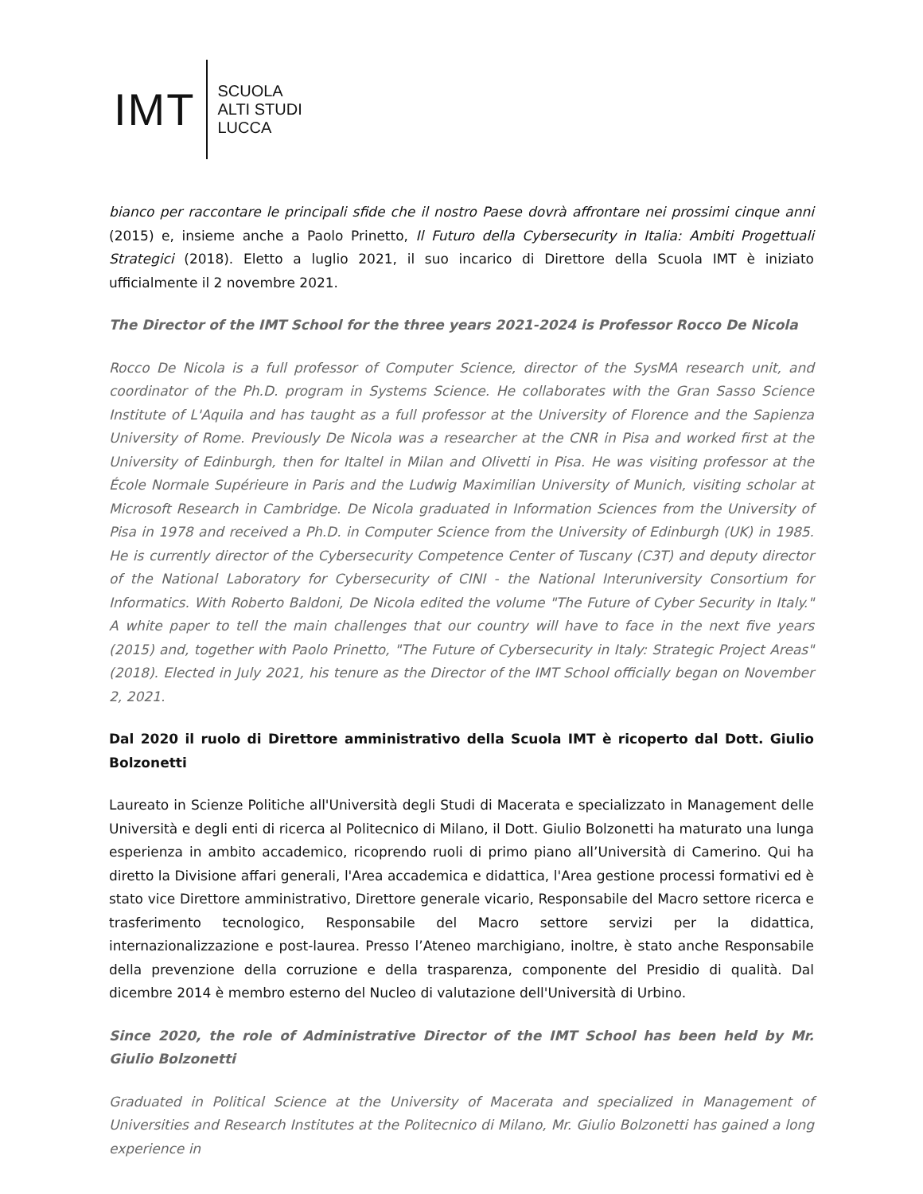IMT
SCUOLA
ALTI STUDI
LUCCA
bianco per raccontare le principali sfide che il nostro Paese dovrà affrontare nei prossimi cinque anni (2015) e, insieme anche a Paolo Prinetto, Il Futuro della Cybersecurity in Italia: Ambiti Progettuali Strategici (2018). Eletto a luglio 2021, il suo incarico di Direttore della Scuola IMT è iniziato ufficialmente il 2 novembre 2021.
The Director of the IMT School for the three years 2021-2024 is Professor Rocco De Nicola
Rocco De Nicola is a full professor of Computer Science, director of the SysMA research unit, and coordinator of the Ph.D. program in Systems Science. He collaborates with the Gran Sasso Science Institute of L'Aquila and has taught as a full professor at the University of Florence and the Sapienza University of Rome. Previously De Nicola was a researcher at the CNR in Pisa and worked first at the University of Edinburgh, then for Italtel in Milan and Olivetti in Pisa. He was visiting professor at the École Normale Supérieure in Paris and the Ludwig Maximilian University of Munich, visiting scholar at Microsoft Research in Cambridge. De Nicola graduated in Information Sciences from the University of Pisa in 1978 and received a Ph.D. in Computer Science from the University of Edinburgh (UK) in 1985. He is currently director of the Cybersecurity Competence Center of Tuscany (C3T) and deputy director of the National Laboratory for Cybersecurity of CINI - the National Interuniversity Consortium for Informatics. With Roberto Baldoni, De Nicola edited the volume "The Future of Cyber Security in Italy." A white paper to tell the main challenges that our country will have to face in the next five years (2015) and, together with Paolo Prinetto, "The Future of Cybersecurity in Italy: Strategic Project Areas" (2018). Elected in July 2021, his tenure as the Director of the IMT School officially began on November 2, 2021.
Dal 2020 il ruolo di Direttore amministrativo della Scuola IMT è ricoperto dal Dott. Giulio Bolzonetti
Laureato in Scienze Politiche all'Università degli Studi di Macerata e specializzato in Management delle Università e degli enti di ricerca al Politecnico di Milano, il Dott. Giulio Bolzonetti ha maturato una lunga esperienza in ambito accademico, ricoprendo ruoli di primo piano all’Università di Camerino. Qui ha diretto la Divisione affari generali, l'Area accademica e didattica, l'Area gestione processi formativi ed è stato vice Direttore amministrativo, Direttore generale vicario, Responsabile del Macro settore ricerca e trasferimento tecnologico, Responsabile del Macro settore servizi per la didattica, internazionalizzazione e post-laurea. Presso l’Ateneo marchigiano, inoltre, è stato anche Responsabile della prevenzione della corruzione e della trasparenza, componente del Presidio di qualità. Dal dicembre 2014 è membro esterno del Nucleo di valutazione dell'Università di Urbino.
Since 2020, the role of Administrative Director of the IMT School has been held by Mr. Giulio Bolzonetti
Graduated in Political Science at the University of Macerata and specialized in Management of Universities and Research Institutes at the Politecnico di Milano, Mr. Giulio Bolzonetti has gained a long experience in